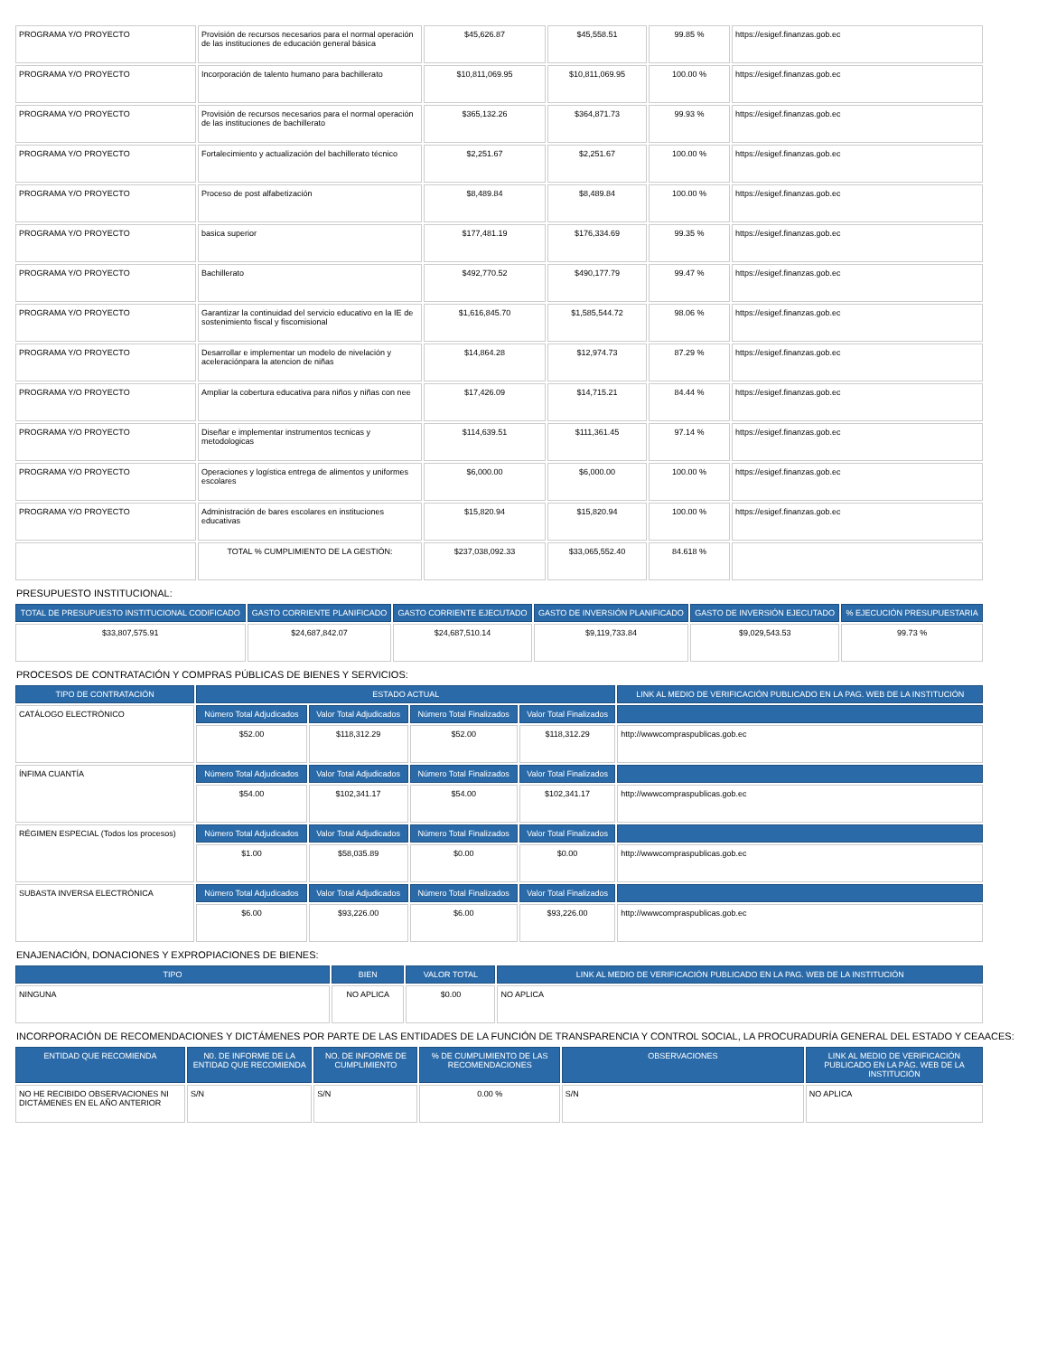| PROGRAMA Y/O PROYECTO | Provisión de recursos necesarios para el normal operación de las instituciones de educación general básica | $45,626.87 | $45,558.51 | 99.85 % | https://esigef.finanzas.gob.ec |
| PROGRAMA Y/O PROYECTO | Incorporación de talento humano para bachillerato | $10,811,069.95 | $10,811,069.95 | 100.00 % | https://esigef.finanzas.gob.ec |
| PROGRAMA Y/O PROYECTO | Provisión de recursos necesarios para el normal operación de las instituciones de bachillerato | $365,132.26 | $364,871.73 | 99.93 % | https://esigef.finanzas.gob.ec |
| PROGRAMA Y/O PROYECTO | Fortalecimiento y actualización del bachillerato técnico | $2,251.67 | $2,251.67 | 100.00 % | https://esigef.finanzas.gob.ec |
| PROGRAMA Y/O PROYECTO | Proceso de post alfabetización | $8,489.84 | $8,489.84 | 100.00 % | https://esigef.finanzas.gob.ec |
| PROGRAMA Y/O PROYECTO | basica superior | $177,481.19 | $176,334.69 | 99.35 % | https://esigef.finanzas.gob.ec |
| PROGRAMA Y/O PROYECTO | Bachillerato | $492,770.52 | $490,177.79 | 99.47 % | https://esigef.finanzas.gob.ec |
| PROGRAMA Y/O PROYECTO | Garantizar la continuidad del servicio educativo en la IE de sostenimiento fiscal y fiscomisional | $1,616,845.70 | $1,585,544.72 | 98.06 % | https://esigef.finanzas.gob.ec |
| PROGRAMA Y/O PROYECTO | Desarrollar e implementar un modelo de nivelación y aceleraciónpara la atencion de niñas | $14,864.28 | $12,974.73 | 87.29 % | https://esigef.finanzas.gob.ec |
| PROGRAMA Y/O PROYECTO | Ampliar la cobertura educativa para niños y niñas con nee | $17,426.09 | $14,715.21 | 84.44 % | https://esigef.finanzas.gob.ec |
| PROGRAMA Y/O PROYECTO | Diseñar e implementar instrumentos tecnicas y metodologicas | $114,639.51 | $111,361.45 | 97.14 % | https://esigef.finanzas.gob.ec |
| PROGRAMA Y/O PROYECTO | Operaciones y logística entrega de alimentos y uniformes escolares | $6,000.00 | $6,000.00 | 100.00 % | https://esigef.finanzas.gob.ec |
| PROGRAMA Y/O PROYECTO | Administración de bares escolares en instituciones educativas | $15,820.94 | $15,820.94 | 100.00 % | https://esigef.finanzas.gob.ec |
| | TOTAL % CUMPLIMIENTO DE LA GESTIÓN: | $237,038,092.33 | $33,065,552.40 | 84.618 % | |
PRESUPUESTO INSTITUCIONAL:
| TOTAL DE PRESUPUESTO INSTITUCIONAL CODIFICADO | GASTO CORRIENTE PLANIFICADO | GASTO CORRIENTE EJECUTADO | GASTO DE INVERSIÓN PLANIFICADO | GASTO DE INVERSIÓN EJECUTADO | % EJECUCIÓN PRESUPUESTARIA |
| --- | --- | --- | --- | --- | --- |
| $33,807,575.91 | $24,687,842.07 | $24,687,510.14 | $9,119,733.84 | $9,029,543.53 | 99.73 % |
PROCESOS DE CONTRATACIÓN Y COMPRAS PÚBLICAS DE BIENES Y SERVICIOS:
| TIPO DE CONTRATACIÓN | ESTADO ACTUAL | | | | LINK AL MEDIO DE VERIFICACIÓN PUBLICADO EN LA PAG. WEB DE LA INSTITUCIÓN |
| --- | --- | --- | --- | --- | --- |
| CATÁLOGO ELECTRÓNICO | Número Total Adjudicados | Valor Total Adjudicados | Número Total Finalizados | Valor Total Finalizados | |
| | $52.00 | $118,312.29 | $52.00 | $118,312.29 | http://wwwcompraspublicas.gob.ec |
| ÍNFIMA CUANTÍA | Número Total Adjudicados | Valor Total Adjudicados | Número Total Finalizados | Valor Total Finalizados | |
| | $54.00 | $102,341.17 | $54.00 | $102,341.17 | http://wwwcompraspublicas.gob.ec |
| RÉGIMEN ESPECIAL (Todos los procesos) | Número Total Adjudicados | Valor Total Adjudicados | Número Total Finalizados | Valor Total Finalizados | |
| | $1.00 | $58,035.89 | $0.00 | $0.00 | http://wwwcompraspublicas.gob.ec |
| SUBASTA INVERSA ELECTRÓNICA | Número Total Adjudicados | Valor Total Adjudicados | Número Total Finalizados | Valor Total Finalizados | |
| | $6.00 | $93,226.00 | $6.00 | $93,226.00 | http://wwwcompraspublicas.gob.ec |
ENAJENACIÓN, DONACIONES Y EXPROPIACIONES DE BIENES:
| TIPO | BIEN | VALOR TOTAL | LINK AL MEDIO DE VERIFICACIÓN PUBLICADO EN LA PAG. WEB DE LA INSTITUCIÓN |
| --- | --- | --- | --- |
| NINGUNA | NO APLICA | $0.00 | NO APLICA |
INCORPORACIÓN DE RECOMENDACIONES Y DICTÁMENES POR PARTE DE LAS ENTIDADES DE LA FUNCIÓN DE TRANSPARENCIA Y CONTROL SOCIAL, LA PROCURADURÍA GENERAL DEL ESTADO Y CEAACES:
| ENTIDAD QUE RECOMIENDA | N0. DE INFORME DE LA ENTIDAD QUE RECOMIENDA | NO. DE INFORME DE CUMPLIMIENTO | % DE CUMPLIMIENTO DE LAS RECOMENDACIONES | OBSERVACIONES | LINK AL MEDIO DE VERIFICACIÓN PUBLICADO EN LA PÁG. WEB DE LA INSTITUCIÓN |
| --- | --- | --- | --- | --- | --- |
| NO HE RECIBIDO OBSERVACIONES NI DICTÁMENES EN EL AÑO ANTERIOR | S/N | S/N | 0.00 % | S/N | NO APLICA |